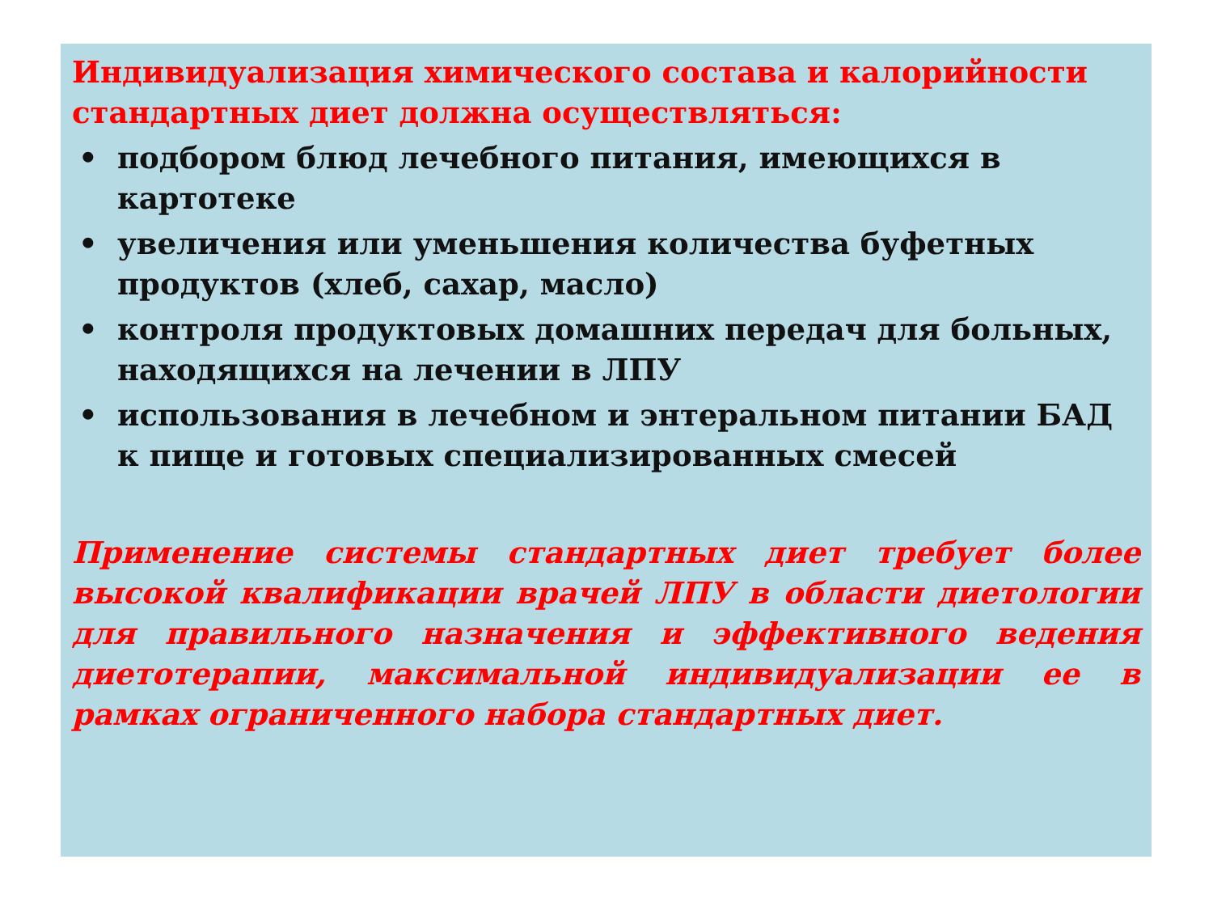Индивидуализация химического состава и калорийности стандартных диет должна осуществляться:
• подбором блюд лечебного питания, имеющихся в картотеке
• увеличения или уменьшения количества буфетных продуктов (хлеб, сахар, масло)
• контроля продуктовых домашних передач для больных, находящихся на лечении в ЛПУ
• использования в лечебном и энтеральном питании БАД к пище и готовых специализированных смесей
Применение системы стандартных диет требует более высокой квалификации врачей ЛПУ в области диетологии для правильного назначения и эффективного ведения диетотерапии, максимальной индивидуализации ее в рамках ограниченного набора стандартных диет.